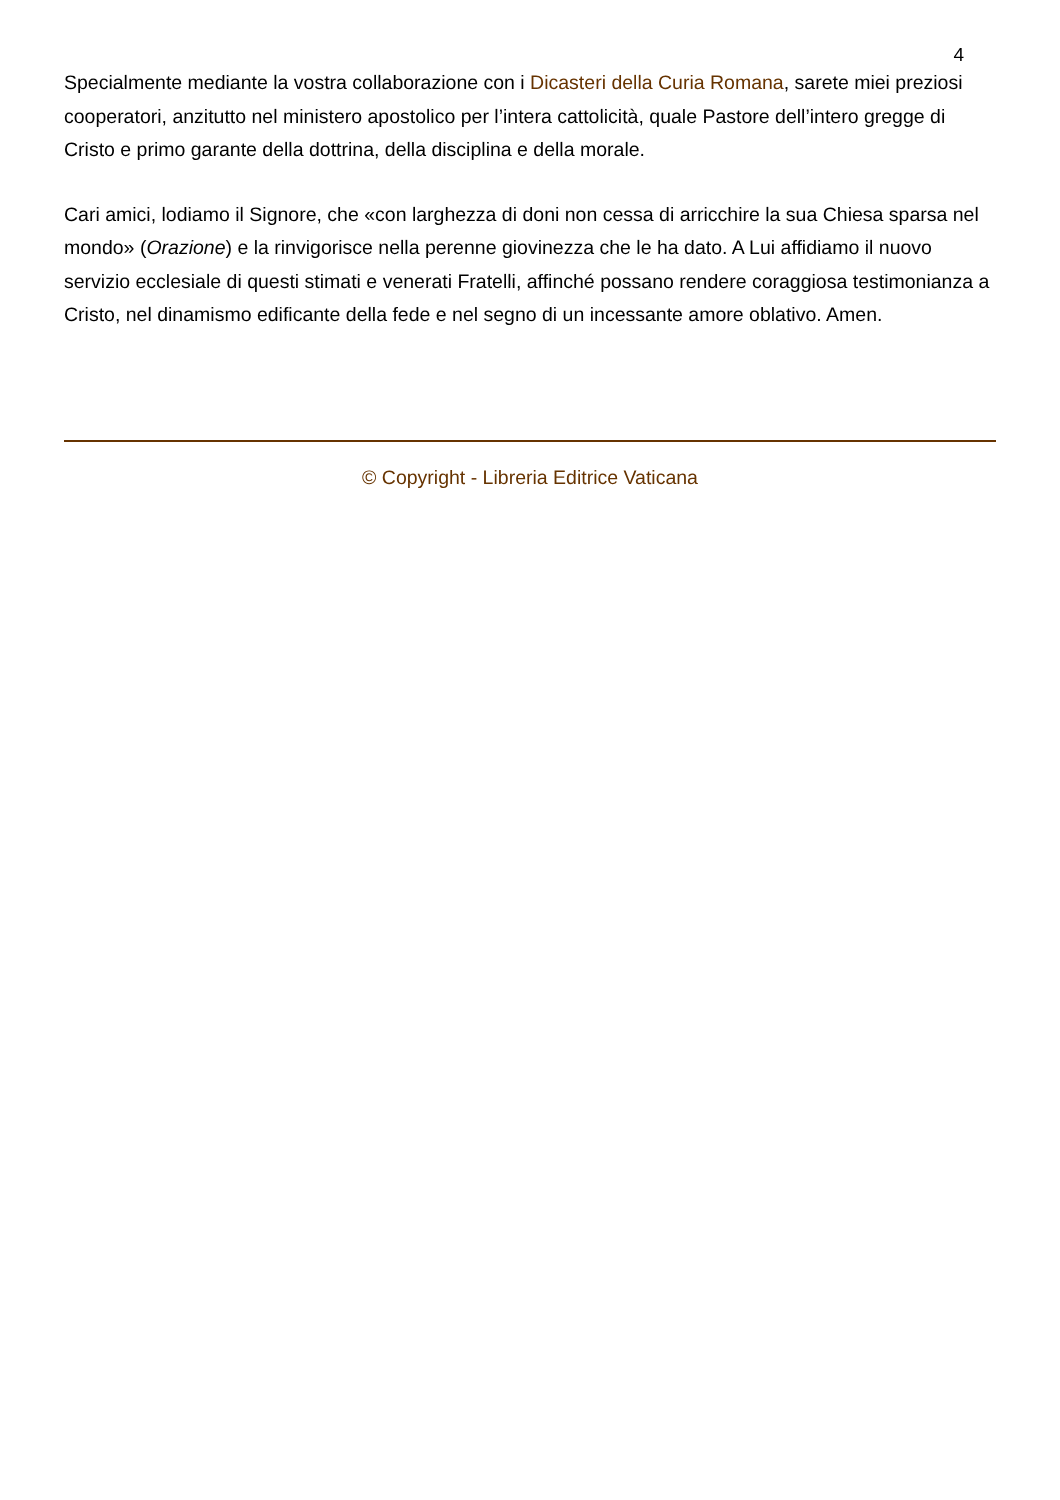4
Specialmente mediante la vostra collaborazione con i Dicasteri della Curia Romana, sarete miei preziosi cooperatori, anzitutto nel ministero apostolico per l’intera cattolicità, quale Pastore dell’intero gregge di Cristo e primo garante della dottrina, della disciplina e della morale.
Cari amici, lodiamo il Signore, che «con larghezza di doni non cessa di arricchire la sua Chiesa sparsa nel mondo» (Orazione) e la rinvigorisce nella perenne giovinezza che le ha dato. A Lui affidiamo il nuovo servizio ecclesiale di questi stimati e venerati Fratelli, affinché possano rendere coraggiosa testimonianza a Cristo, nel dinamismo edificante della fede e nel segno di un incessante amore oblativo. Amen.
© Copyright - Libreria Editrice Vaticana